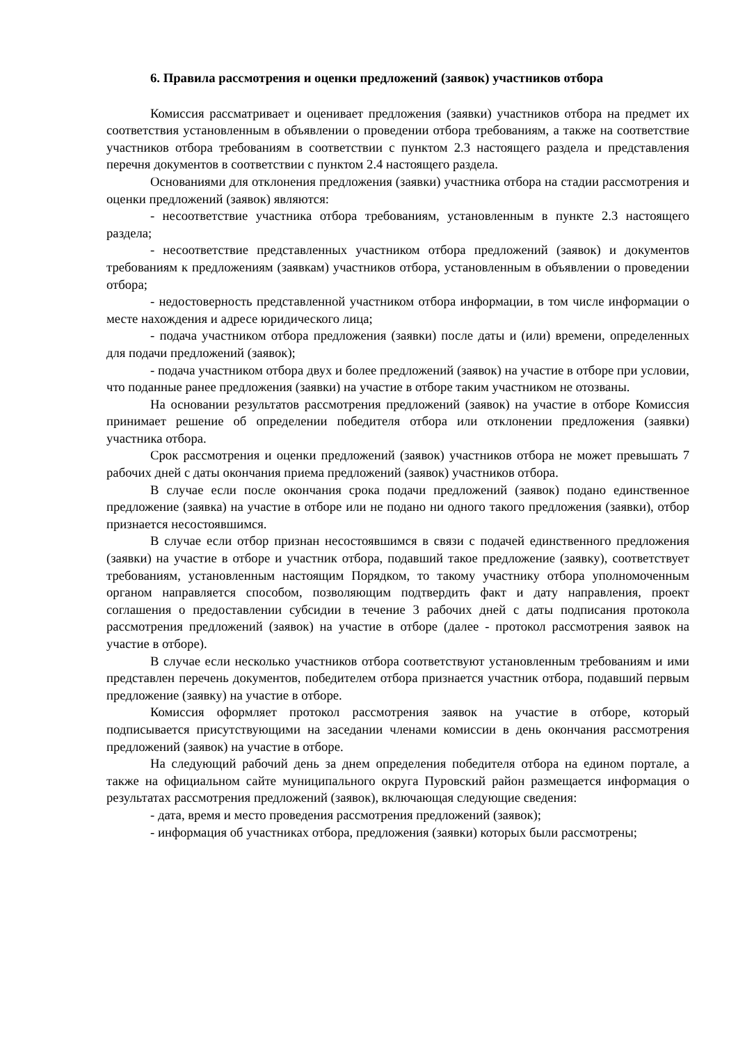6. Правила рассмотрения и оценки предложений (заявок) участников отбора
Комиссия рассматривает и оценивает предложения (заявки) участников отбора на предмет их соответствия установленным в объявлении о проведении отбора требованиям, а также на соответствие участников отбора требованиям в соответствии с пунктом 2.3 настоящего раздела и представления перечня документов в соответствии с пунктом 2.4 настоящего раздела.
Основаниями для отклонения предложения (заявки) участника отбора на стадии рассмотрения и оценки предложений (заявок) являются:
- несоответствие участника отбора требованиям, установленным в пункте 2.3 настоящего раздела;
- несоответствие представленных участником отбора предложений (заявок) и документов требованиям к предложениям (заявкам) участников отбора, установленным в объявлении о проведении отбора;
- недостоверность представленной участником отбора информации, в том числе информации о месте нахождения и адресе юридического лица;
- подача участником отбора предложения (заявки) после даты и (или) времени, определенных для подачи предложений (заявок);
- подача участником отбора двух и более предложений (заявок) на участие в отборе при условии, что поданные ранее предложения (заявки) на участие в отборе таким участником не отозваны.
На основании результатов рассмотрения предложений (заявок) на участие в отборе Комиссия принимает решение об определении победителя отбора или отклонении предложения (заявки) участника отбора.
Срок рассмотрения и оценки предложений (заявок) участников отбора не может превышать 7 рабочих дней с даты окончания приема предложений (заявок) участников отбора.
В случае если после окончания срока подачи предложений (заявок) подано единственное предложение (заявка) на участие в отборе или не подано ни одного такого предложения (заявки), отбор признается несостоявшимся.
В случае если отбор признан несостоявшимся в связи с подачей единственного предложения (заявки) на участие в отборе и участник отбора, подавший такое предложение (заявку), соответствует требованиям, установленным настоящим Порядком, то такому участнику отбора уполномоченным органом направляется способом, позволяющим подтвердить факт и дату направления, проект соглашения о предоставлении субсидии в течение 3 рабочих дней с даты подписания протокола рассмотрения предложений (заявок) на участие в отборе (далее - протокол рассмотрения заявок на участие в отборе).
В случае если несколько участников отбора соответствуют установленным требованиям и ими представлен перечень документов, победителем отбора признается участник отбора, подавший первым предложение (заявку) на участие в отборе.
Комиссия оформляет протокол рассмотрения заявок на участие в отборе, который подписывается присутствующими на заседании членами комиссии в день окончания рассмотрения предложений (заявок) на участие в отборе.
На следующий рабочий день за днем определения победителя отбора на едином портале, а также на официальном сайте муниципального округа Пуровский район размещается информация о результатах рассмотрения предложений (заявок), включающая следующие сведения:
- дата, время и место проведения рассмотрения предложений (заявок);
- информация об участниках отбора, предложения (заявки) которых были рассмотрены;